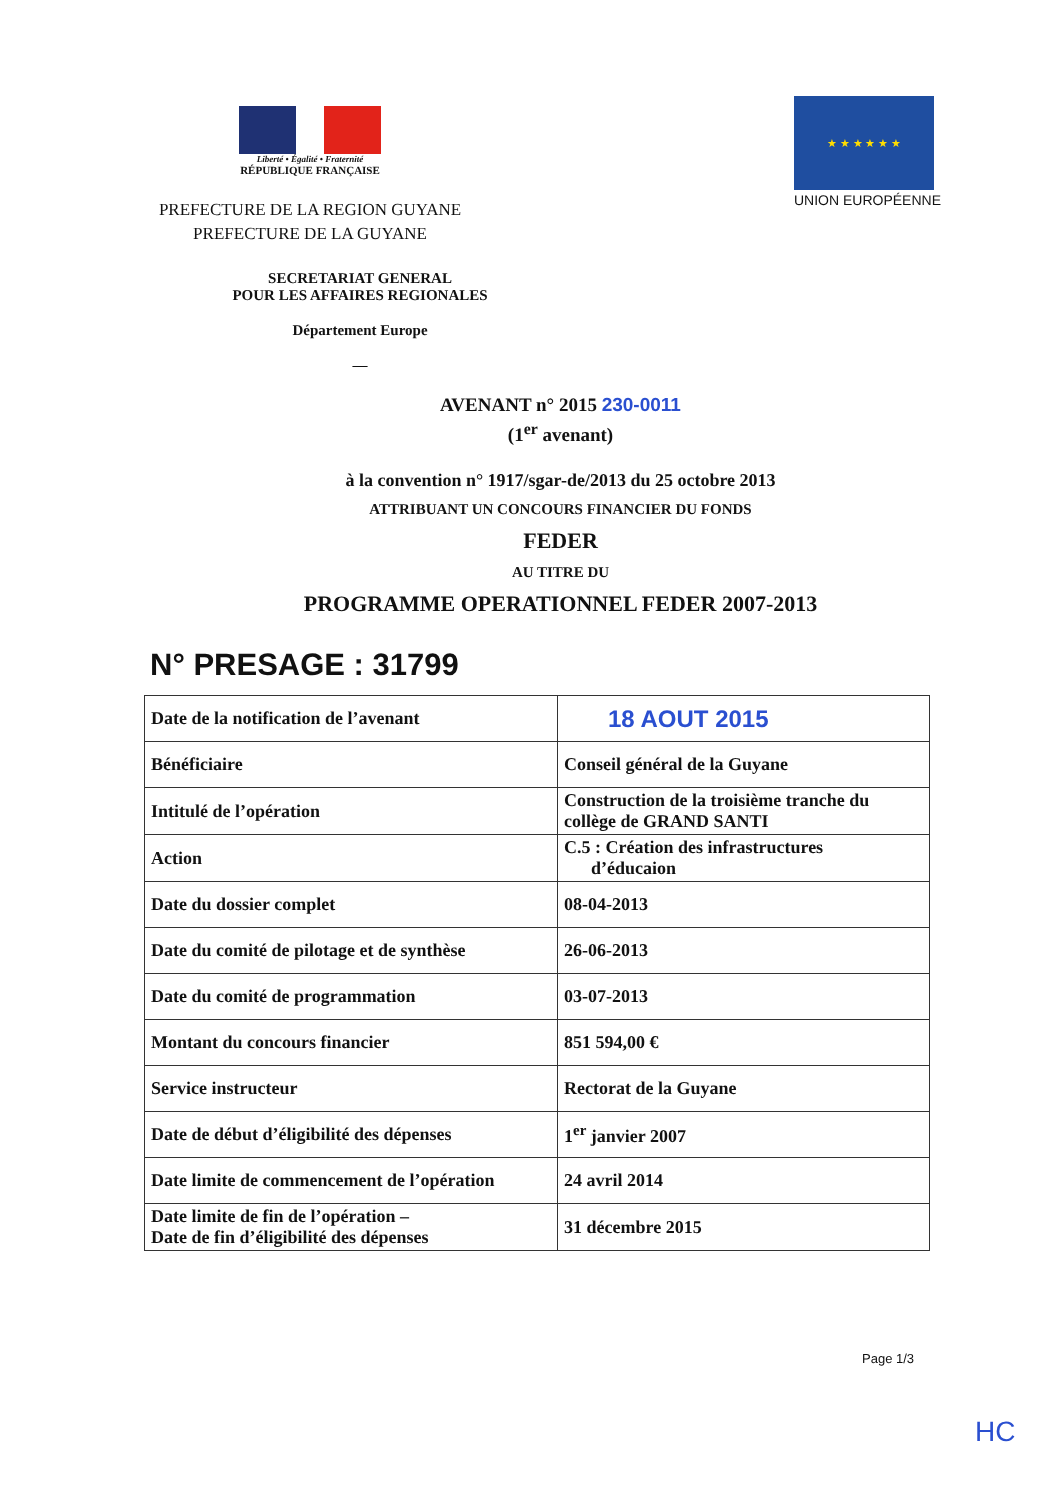Liberté • Égalité • Fraternité
RÉPUBLIQUE FRANÇAISE
PREFECTURE DE LA REGION GUYANE
PREFECTURE DE LA GUYANE
★ ★ ★ ★ ★ ★
UNION EUROPÉENNE
SECRETARIAT GENERAL
POUR LES AFFAIRES REGIONALES
Département Europe
—
AVENANT n° 2015 230-0011
(1<sup>er</sup> avenant)
à la convention n° 1917/sgar-de/2013 du 25 octobre 2013
ATTRIBUANT UN CONCOURS FINANCIER DU FONDS
FEDER
AU TITRE DU
PROGRAMME OPERATIONNEL FEDER 2007-2013
N° PRESAGE : 31799
| Date de la notification de l’avenant | 18 AOUT 2015 |
| Bénéficiaire | Conseil général de la Guyane |
| Intitulé de l’opération | Construction de la troisième tranche du collège de GRAND SANTI |
| Action | C.5 : Création des infrastructures d’éducaion |
| Date du dossier complet | 08-04-2013 |
| Date du comité de pilotage et de synthèse | 26-06-2013 |
| Date du comité de programmation | 03-07-2013 |
| Montant du concours financier | 851 594,00 € |
| Service instructeur | Rectorat de la Guyane |
| Date de début d’éligibilité des dépenses | 1<sup>er</sup> janvier 2007 |
| Date limite de commencement de l’opération | 24 avril 2014 |
| Date limite de fin de l’opération – Date de fin d’éligibilité des dépenses | 31 décembre 2015 |
Page 1/3
HC